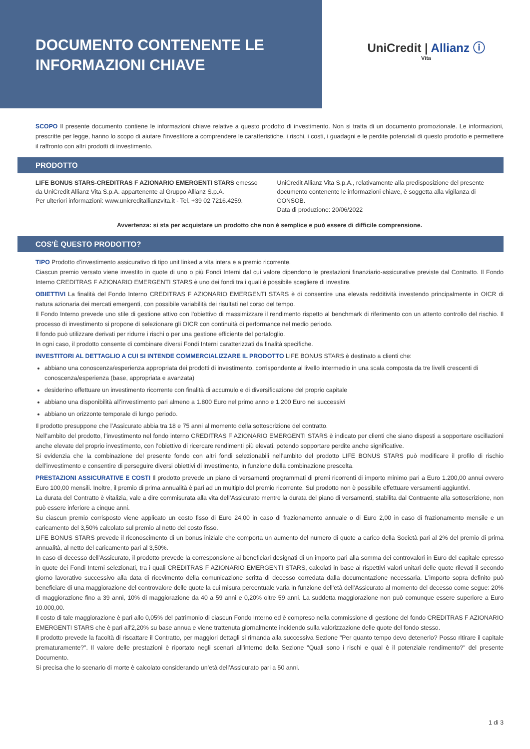DOCUMENTO CONTENENTE LE
INFORMAZIONI CHIAVE
UniCredit | Allianz ⓘ
Vita
SCOPO Il presente documento contiene le informazioni chiave relative a questo prodotto di investimento. Non si tratta di un documento promozionale. Le informazioni, prescritte per legge, hanno lo scopo di aiutare l'investitore a comprendere le caratteristiche, i rischi, i costi, i guadagni e le perdite potenziali di questo prodotto e permettere il raffronto con altri prodotti di investimento.
PRODOTTO
LIFE BONUS STARS-CREDITRAS F AZIONARIO EMERGENTI STARS emesso da UniCredit Allianz Vita S.p.A. appartenente al Gruppo Allianz S.p.A.
Per ulteriori informazioni: www.unicreditallianzvita.it - Tel. +39 02 7216.4259.
UniCredit Allianz Vita S.p.A., relativamente alla predisposizione del presente documento contenente le informazioni chiave, è soggetta alla vigilanza di CONSOB.
Data di produzione: 20/06/2022
Avvertenza: si sta per acquistare un prodotto che non è semplice e può essere di difficile comprensione.
COS'È QUESTO PRODOTTO?
TIPO Prodotto d’investimento assicurativo di tipo unit linked a vita intera e a premio ricorrente.
Ciascun premio versato viene investito in quote di uno o più Fondi Interni dal cui valore dipendono le prestazioni finanziario-assicurative previste dal Contratto. Il Fondo Interno CREDITRAS F AZIONARIO EMERGENTI STARS è uno dei fondi tra i quali è possibile scegliere di investire.
OBIETTIVI La finalità del Fondo Interno CREDITRAS F AZIONARIO EMERGENTI STARS è di consentire una elevata redditività investendo principalmente in OICR di natura azionaria dei mercati emergenti, con possibile variabilità dei risultati nel corso del tempo.
Il Fondo Interno prevede uno stile di gestione attivo con l'obiettivo di massimizzare il rendimento rispetto al benchmark di riferimento con un attento controllo del rischio. Il processo di investimento si propone di selezionare gli OICR con continuità di performance nel medio periodo.
Il fondo può utilizzare derivati per ridurre i rischi o per una gestione efficiente del portafoglio.
In ogni caso, il prodotto consente di combinare diversi Fondi Interni caratterizzati da finalità specifiche.
INVESTITORI AL DETTAGLIO A CUI SI INTENDE COMMERCIALIZZARE IL PRODOTTO LIFE BONUS STARS è destinato a clienti che:
abbiano una conoscenza/esperienza appropriata dei prodotti di investimento, corrispondente al livello intermedio in una scala composta da tre livelli crescenti di conoscenza/esperienza (base, appropriata e avanzata)
desiderino effettuare un investimento ricorrente con finalità di accumulo e di diversificazione del proprio capitale
abbiano una disponibilità all’investimento pari almeno a 1.800 Euro nel primo anno e 1.200 Euro nei successivi
abbiano un orizzonte temporale di lungo periodo.
Il prodotto presuppone che l’Assicurato abbia tra 18 e 75 anni al momento della sottoscrizione del contratto.
Nell’ambito del prodotto, l’investimento nel fondo interno CREDITRAS F AZIONARIO EMERGENTI STARS è indicato per clienti che siano disposti a sopportare oscillazioni anche elevate del proprio investimento, con l’obiettivo di ricercare rendimenti più elevati, potendo sopportare perdite anche significative.
Si evidenzia che la combinazione del presente fondo con altri fondi selezionabili nell’ambito del prodotto LIFE BONUS STARS può modificare il profilo di rischio dell’investimento e consentire di perseguire diversi obiettivi di investimento, in funzione della combinazione prescelta.
PRESTAZIONI ASSICURATIVE E COSTI Il prodotto prevede un piano di versamenti programmati di premi ricorrenti di importo minimo pari a Euro 1.200,00 annui ovvero Euro 100,00 mensili. Inoltre, il premio di prima annualità è pari ad un multiplo del premio ricorrente. Sul prodotto non è possibile effettuare versamenti aggiuntivi.
La durata del Contratto è vitalizia, vale a dire commisurata alla vita dell’Assicurato mentre la durata del piano di versamenti, stabilita dal Contraente alla sottoscrizione, non può essere inferiore a cinque anni.
Su ciascun premio corrisposto viene applicato un costo fisso di Euro 24,00 in caso di frazionamento annuale o di Euro 2,00 in caso di frazionamento mensile e un caricamento del 3,50% calcolato sul premio al netto del costo fisso.
LIFE BONUS STARS prevede il riconoscimento di un bonus iniziale che comporta un aumento del numero di quote a carico della Società pari al 2% del premio di prima annualità, al netto del caricamento pari al 3,50%.
In caso di decesso dell’Assicurato, il prodotto prevede la corresponsione ai beneficiari designati di un importo pari alla somma dei controvalori in Euro del capitale epresso in quote dei Fondi Interni selezionati, tra i quali CREDITRAS F AZIONARIO EMERGENTI STARS, calcolati in base ai rispettivi valori unitari delle quote rilevati il secondo giorno lavorativo successivo alla data di ricevimento della comunicazione scritta di decesso corredata dalla documentazione necessaria. L'importo sopra definito può beneficiare di una maggiorazione del controvalore delle quote la cui misura percentuale varia in funzione dell'età dell'Assicurato al momento del decesso come segue: 20% di maggiorazione fino a 39 anni, 10% di maggiorazione da 40 a 59 anni e 0,20% oltre 59 anni. La suddetta maggiorazione non può comunque essere superiore a Euro 10.000,00.
Il costo di tale maggiorazione è pari allo 0,05% del patrimonio di ciascun Fondo Interno ed è compreso nella commissione di gestione del fondo CREDITRAS F AZIONARIO EMERGENTI STARS che è pari all'2,20% su base annua e viene trattenuta giornalmente incidendo sulla valorizzazione delle quote del fondo stesso.
Il prodotto prevede la facoltà di riscattare il Contratto, per maggiori dettagli si rimanda alla successiva Sezione "Per quanto tempo devo detenerlo? Posso ritirare il capitale prematuramente?". Il valore delle prestazioni è riportato negli scenari all'interno della Sezione "Quali sono i rischi e qual è il potenziale rendimento?" del presente Documento.
Si precisa che lo scenario di morte è calcolato considerando un’età dell’Assicurato pari a 50 anni.
1 di 3